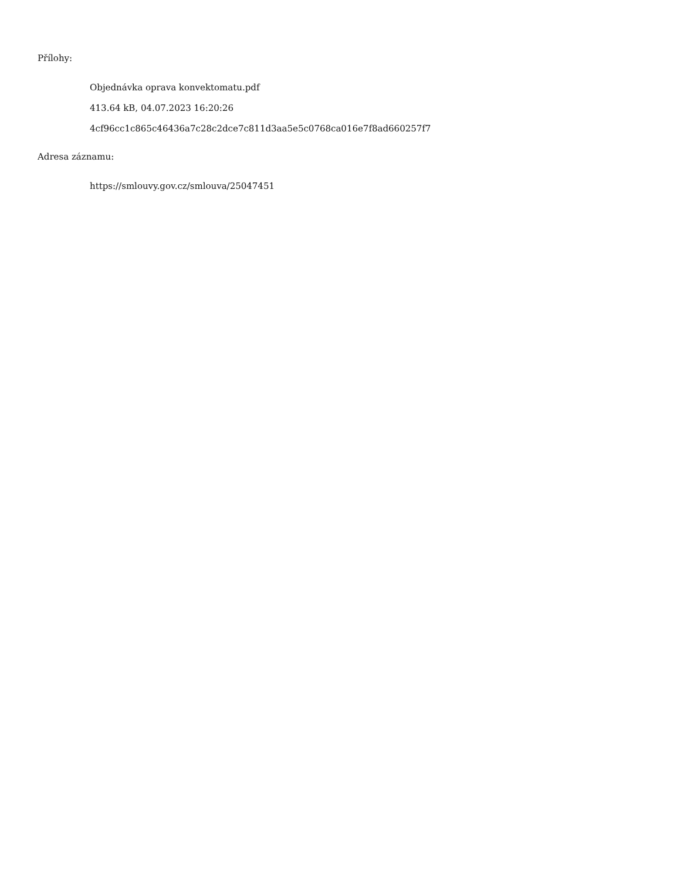Přílohy:
Objednávka oprava konvektomatu.pdf
413.64 kB, 04.07.2023 16:20:26
4cf96cc1c865c46436a7c28c2dce7c811d3aa5e5c0768ca016e7f8ad660257f7
Adresa záznamu:
https://smlouvy.gov.cz/smlouva/25047451